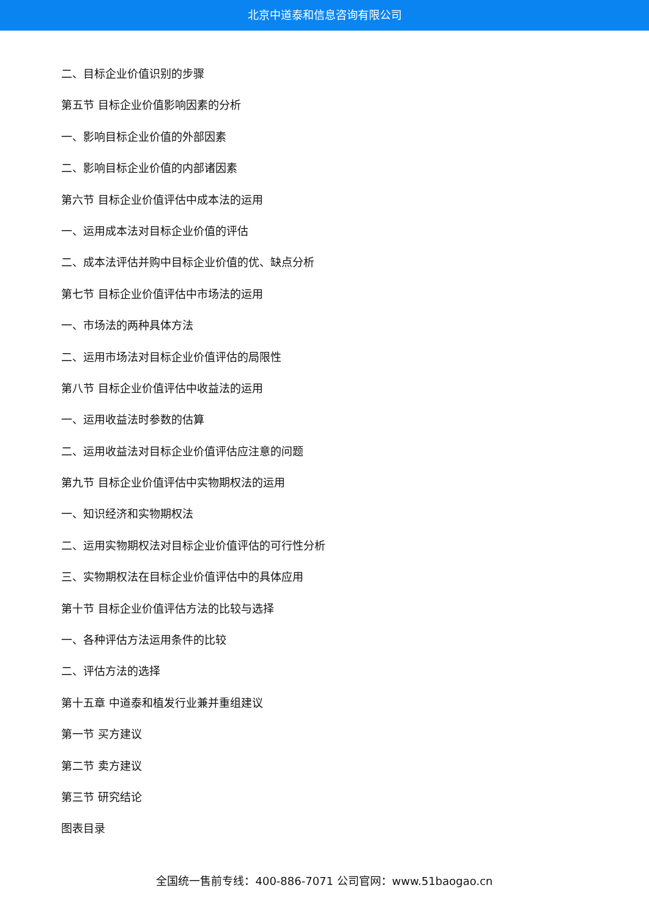北京中道泰和信息咨询有限公司
二、目标企业价值识别的步骤
第五节 目标企业价值影响因素的分析
一、影响目标企业价值的外部因素
二、影响目标企业价值的内部诸因素
第六节 目标企业价值评估中成本法的运用
一、运用成本法对目标企业价值的评估
二、成本法评估并购中目标企业价值的优、缺点分析
第七节 目标企业价值评估中市场法的运用
一、市场法的两种具体方法
二、运用市场法对目标企业价值评估的局限性
第八节 目标企业价值评估中收益法的运用
一、运用收益法时参数的估算
二、运用收益法对目标企业价值评估应注意的问题
第九节 目标企业价值评估中实物期权法的运用
一、知识经济和实物期权法
二、运用实物期权法对目标企业价值评估的可行性分析
三、实物期权法在目标企业价值评估中的具体应用
第十节 目标企业价值评估方法的比较与选择
一、各种评估方法运用条件的比较
二、评估方法的选择
第十五章 中道泰和植发行业兼并重组建议
第一节 买方建议
第二节 卖方建议
第三节 研究结论
图表目录
全国统一售前专线：400-886-7071 公司官网：www.51baogao.cn